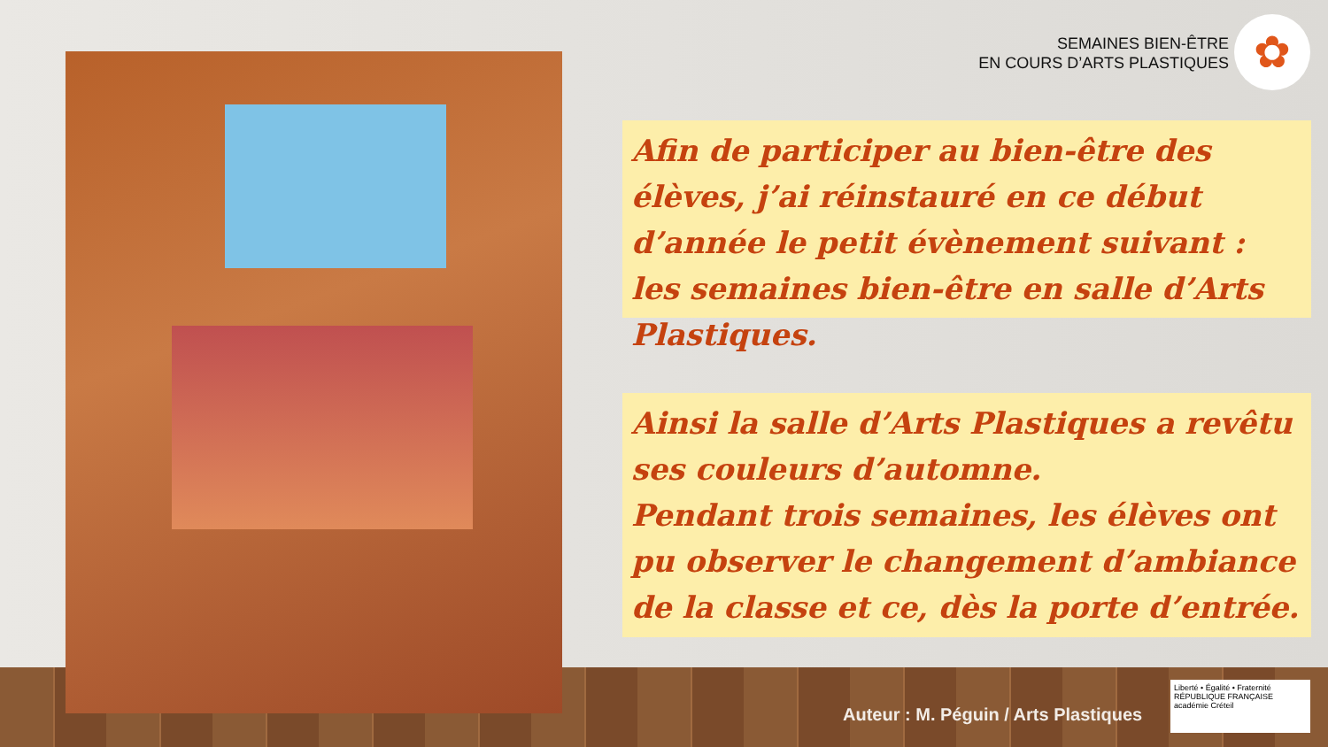SEMAINES BIEN-ÊTRE
EN COURS D’ARTS PLASTIQUES
✿
Afin de participer au bien-être des élèves, j’ai réinstauré en ce début d’année le petit évènement suivant : les semaines bien-être en salle d’Arts Plastiques.
Ainsi la salle d’Arts Plastiques a revêtu ses couleurs d’automne.
Pendant trois semaines, les élèves ont pu observer le changement d’ambiance de la classe et ce, dès la porte d’entrée.
Auteur : M. Péguin / Arts Plastiques
Liberté • Égalité • Fraternité
RÉPUBLIQUE FRANÇAISE
académie Créteil